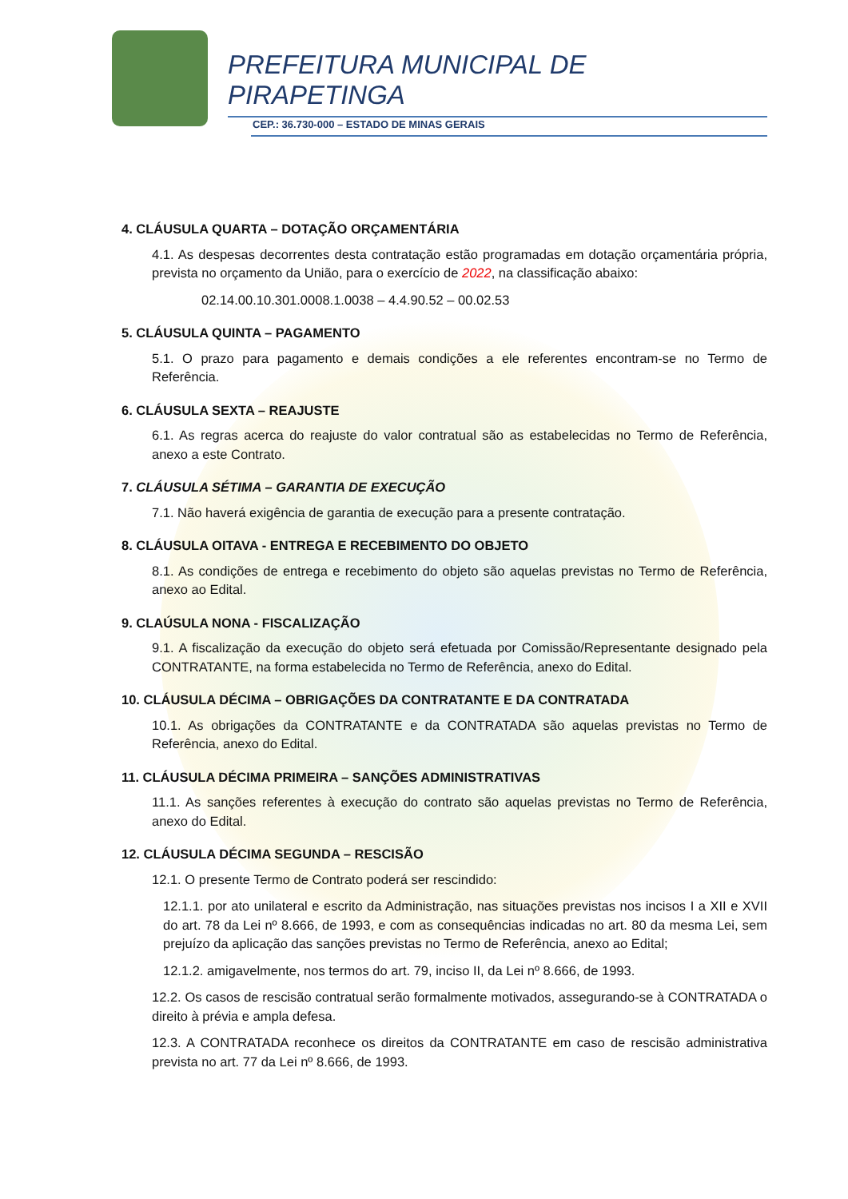PREFEITURA MUNICIPAL DE
PIRAPETINGA
CEP.: 36.730-000 – ESTADO DE MINAS GERAIS
4. CLÁUSULA QUARTA – DOTAÇÃO ORÇAMENTÁRIA
4.1. As despesas decorrentes desta contratação estão programadas em dotação orçamentária própria, prevista no orçamento da União, para o exercício de 2022, na classificação abaixo:
02.14.00.10.301.0008.1.0038 – 4.4.90.52 – 00.02.53
5. CLÁUSULA QUINTA – PAGAMENTO
5.1. O prazo para pagamento e demais condições a ele referentes encontram-se no Termo de Referência.
6. CLÁUSULA SEXTA – REAJUSTE
6.1. As regras acerca do reajuste do valor contratual são as estabelecidas no Termo de Referência, anexo a este Contrato.
7. CLÁUSULA SÉTIMA – GARANTIA DE EXECUÇÃO
7.1. Não haverá exigência de garantia de execução para a presente contratação.
8. CLÁUSULA OITAVA - ENTREGA E RECEBIMENTO DO OBJETO
8.1. As condições de entrega e recebimento do objeto são aquelas previstas no Termo de Referência, anexo ao Edital.
9. CLAÚSULA NONA - FISCALIZAÇÃO
9.1. A fiscalização da execução do objeto será efetuada por Comissão/Representante designado pela CONTRATANTE, na forma estabelecida no Termo de Referência, anexo do Edital.
10. CLÁUSULA DÉCIMA – OBRIGAÇÕES DA CONTRATANTE E DA CONTRATADA
10.1. As obrigações da CONTRATANTE e da CONTRATADA são aquelas previstas no Termo de Referência, anexo do Edital.
11. CLÁUSULA DÉCIMA PRIMEIRA – SANÇÕES ADMINISTRATIVAS
11.1. As sanções referentes à execução do contrato são aquelas previstas no Termo de Referência, anexo do Edital.
12. CLÁUSULA DÉCIMA SEGUNDA – RESCISÃO
12.1. O presente Termo de Contrato poderá ser rescindido:
12.1.1. por ato unilateral e escrito da Administração, nas situações previstas nos incisos I a XII e XVII do art. 78 da Lei nº 8.666, de 1993, e com as consequências indicadas no art. 80 da mesma Lei, sem prejuízo da aplicação das sanções previstas no Termo de Referência, anexo ao Edital;
12.1.2. amigavelmente, nos termos do art. 79, inciso II, da Lei nº 8.666, de 1993.
12.2. Os casos de rescisão contratual serão formalmente motivados, assegurando-se à CONTRATADA o direito à prévia e ampla defesa.
12.3. A CONTRATADA reconhece os direitos da CONTRATANTE em caso de rescisão administrativa prevista no art. 77 da Lei nº 8.666, de 1993.